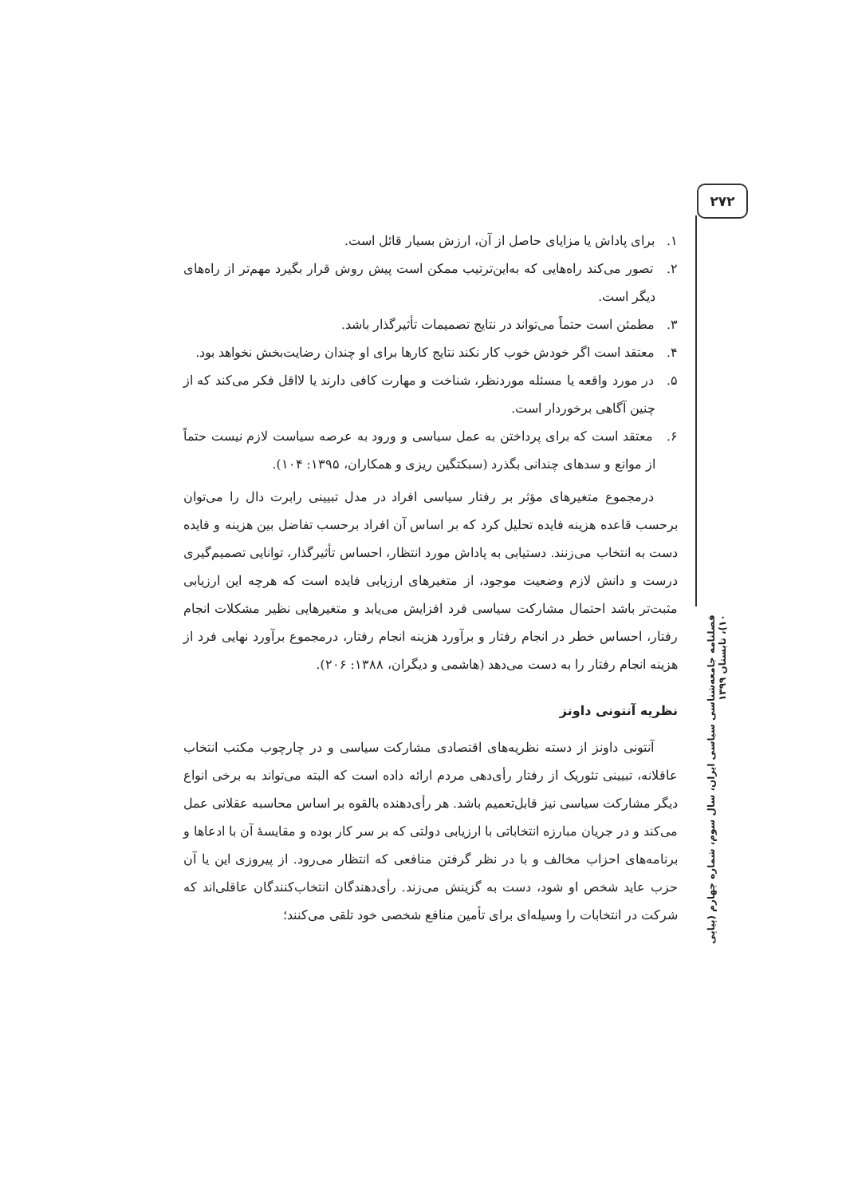۲۷۲
۱. برای پاداش یا مزایای حاصل از آن، ارزش بسیار قائل است.
۲. تصور می‌کند راه‌هایی که به‌این‌ترتیب ممکن است پیش روش قرار بگیرد مهم‌تر از راه‌های دیگر است.
۳. مطمئن است حتماً می‌تواند در نتایج تصمیمات تأثیرگذار باشد.
۴. معتقد است اگر خودش خوب کار نکند نتایج کارها برای او چندان رضایت‌بخش نخواهد بود.
۵. در مورد واقعه یا مسئله موردنظر، شناخت و مهارت کافی دارند یا لااقل فکر می‌کند که از چنین آگاهی برخوردار است.
۶. معتقد است که برای پرداختن به عمل سیاسی و ورود به عرصه سیاست لازم نیست حتماً از موانع و سدهای چندانی بگذرد (سبکتگین ریزی و همکاران، ۱۳۹۵: ۱۰۴).
درمجموع متغیرهای مؤثر بر رفتار سیاسی افراد در مدل تبیینی رابرت دال را می‌توان برحسب قاعده هزینه فایده تحلیل کرد که بر اساس آن افراد برحسب تفاضل بین هزینه و فایده دست به انتخاب می‌زنند. دستیابی به پاداش مورد انتظار، احساس تأثیرگذار، توانایی تصمیم‌گیری درست و دانش لازم وضعیت موجود، از متغیرهای ارزیابی فایده است که هرچه این ارزیابی مثبت‌تر باشد احتمال مشارکت سیاسی فرد افزایش می‌یابد و متغیرهایی نظیر مشکلات انجام رفتار، احساس خطر در انجام رفتار و برآورد هزینه انجام رفتار، درمجموع برآورد نهایی فرد از هزینه انجام رفتار را به دست می‌دهد (هاشمی و دیگران، ۱۳۸۸: ۲۰۶).
نظریه آنتونی داونز
آنتونی داونز از دسته نظریه‌های اقتصادی مشارکت سیاسی و در چارچوب مکتب انتخاب عاقلانه، تبیینی تئوریک از رفتار رأی‌دهی مردم ارائه داده است که البته می‌تواند به برخی انواع دیگر مشارکت سیاسی نیز قابل‌تعمیم باشد. هر رأی‌دهنده بالقوه بر اساس محاسبه عقلانی عمل می‌کند و در جریان مبارزه انتخاباتی با ارزیابی دولتی که بر سر کار بوده و مقایسهٔ آن با ادعاها و برنامه‌های احزاب مخالف و با در نظر گرفتن منافعی که انتظار می‌رود. از پیروزی این یا آن حزب عاید شخص او شود، دست به گزینش می‌زند. رأی‌دهندگان انتخاب‌کنندگان عاقلی‌اند که شرکت در انتخابات را وسیله‌ای برای تأمین منافع شخصی خود تلقی می‌کنند؛
فصلنامه جامعه‌شناسی سیاسی ایران، سال سوم، شماره چهارم (پیاپی ۱۰)، تابستان ۱۳۹۹